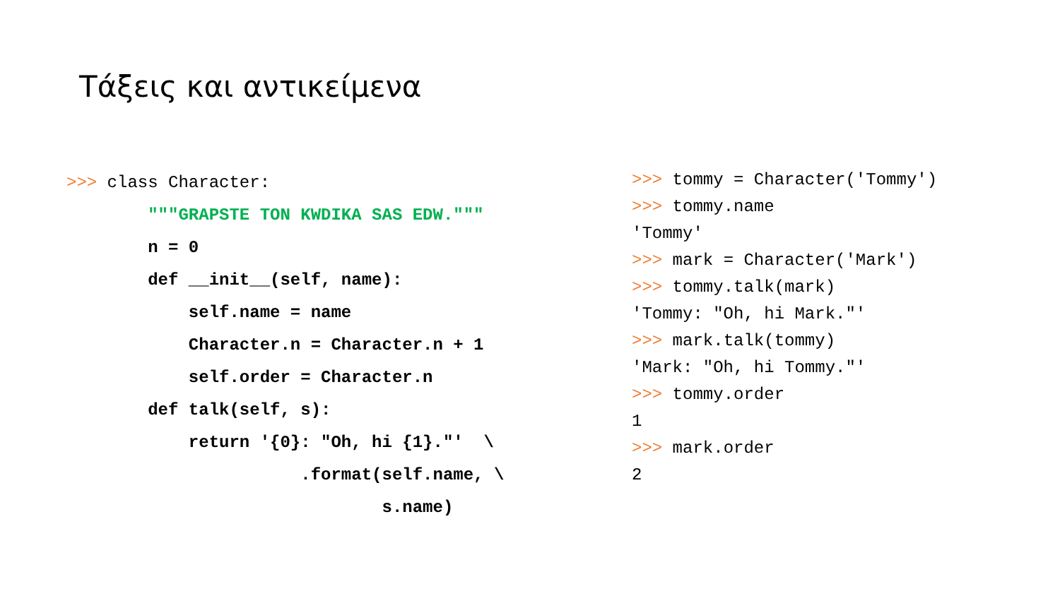Τάξεις και αντικείμενα
>>> class Character:
"""GRAPSTE TON KWDIKA SAS EDW."""
n = 0
def __init__(self, name):
self.name = name
Character.n = Character.n + 1
self.order = Character.n
def talk(self, s):
return '{0}: "Oh, hi {1}."' \
.format(self.name, \
s.name)
>>> tommy = Character('Tommy')
>>> tommy.name
'Tommy'
>>> mark = Character('Mark')
>>> tommy.talk(mark)
'Tommy: "Oh, hi Mark."'
>>> mark.talk(tommy)
'Mark: "Oh, hi Tommy."'
>>> tommy.order
1
>>> mark.order
2